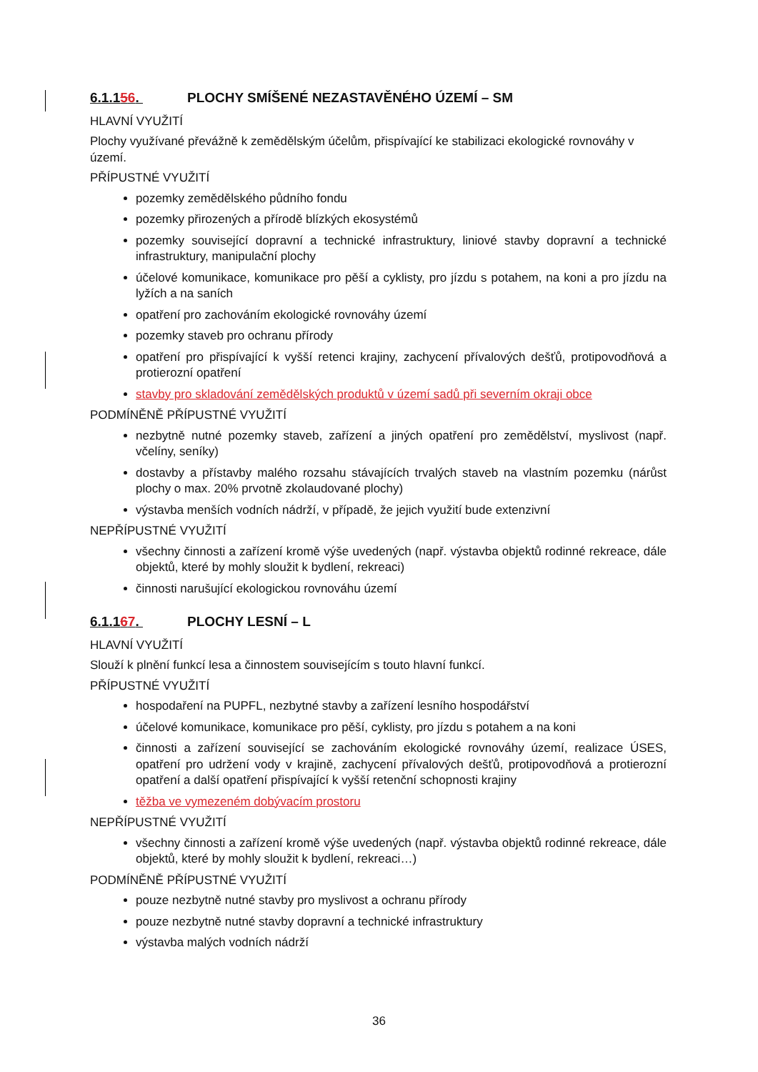6.1.156. PLOCHY SMÍŠENÉ NEZASTAVĚNÉHO ÚZEMÍ – SM
HLAVNÍ VYUŽITÍ
Plochy využívané převážně k zemědělským účelům, přispívající ke stabilizaci ekologické rovnováhy v území.
PŘÍPUSTNÉ VYUŽITÍ
pozemky zemědělského půdního fondu
pozemky přirozených a přírodě blízkých ekosystémů
pozemky související dopravní a technické infrastruktury, liniové stavby dopravní a technické infrastruktury, manipulační plochy
účelové komunikace, komunikace pro pěší a cyklisty, pro jízdu s potahem, na koni a pro jízdu na lyžích a na saních
opatření pro zachováním ekologické rovnováhy území
pozemky staveb pro ochranu přírody
opatření pro přispívající k vyšší retenci krajiny, zachycení přívalových dešťů, protipovodňová a protierozní opatření
stavby pro skladování zemědělských produktů v území sadů při severním okraji obce
PODMÍNĚNĚ PŘÍPUSTNÉ VYUŽITÍ
nezbytně nutné pozemky staveb, zařízení a jiných opatření pro zemědělství, myslivost (např. včelíny, seníky)
dostavby a přístavby malého rozsahu stávajících trvalých staveb na vlastním pozemku (nárůst plochy o max. 20% prvotně zkolaudované plochy)
výstavba menších vodních nádrží, v případě, že jejich využití bude extenzivní
NEPŘÍPUSTNÉ VYUŽITÍ
všechny činnosti a zařízení kromě výše uvedených (např. výstavba objektů rodinné rekreace, dále objektů, které by mohly sloužit k bydlení, rekreaci)
činnosti narušující ekologickou rovnováhu území
6.1.167. PLOCHY LESNÍ – L
HLAVNÍ VYUŽITÍ
Slouží k plnění funkcí lesa a činnostem souvisejícím s touto hlavní funkcí.
PŘÍPUSTNÉ VYUŽITÍ
hospodaření na PUPFL, nezbytné stavby a zařízení lesního hospodářství
účelové komunikace, komunikace pro pěší, cyklisty, pro jízdu s potahem a na koni
činnosti a zařízení související se zachováním ekologické rovnováhy území, realizace ÚSES, opatření pro udržení vody v krajině, zachycení přívalových dešťů, protipovodňová a protierozní opatření a další opatření přispívající k vyšší retenční schopnosti krajiny
těžba ve vymezeném dobývacím prostoru
NEPŘÍPUSTNÉ VYUŽITÍ
všechny činnosti a zařízení kromě výše uvedených (např. výstavba objektů rodinné rekreace, dále objektů, které by mohly sloužit k bydlení, rekreaci…)
PODMÍNĚNĚ PŘÍPUSTNÉ VYUŽITÍ
pouze nezbytně nutné stavby pro myslivost a ochranu přírody
pouze nezbytně nutné stavby dopravní a technické infrastruktury
výstavba malých vodních nádrží
36